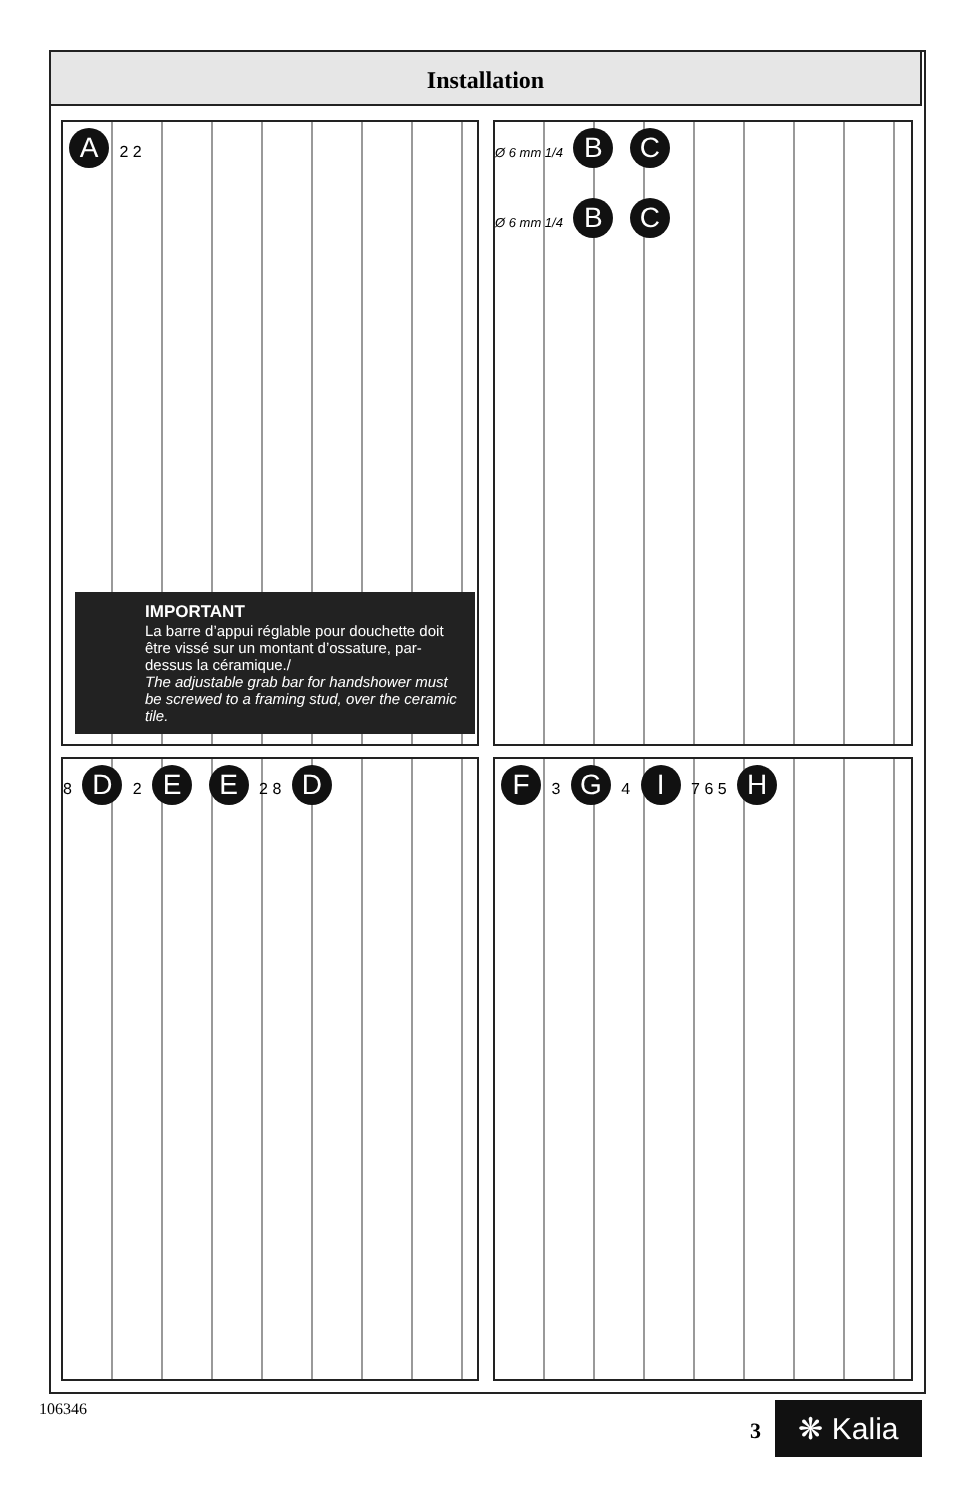Installation
A 2 2
IMPORTANT
La barre d’appui réglable pour douchette doit être vissé sur un montant d’ossature, par-dessus la céramique./
The adjustable grab bar for handshower must be screwed to a framing stud, over the ceramic tile.
Ø 6 mm 1/4 B C
Ø 6 mm 1/4 B C
8 D 2 E E 2 8 D F 3 G 4 I 7 6 5 H
106346
3 ❋ Kalia